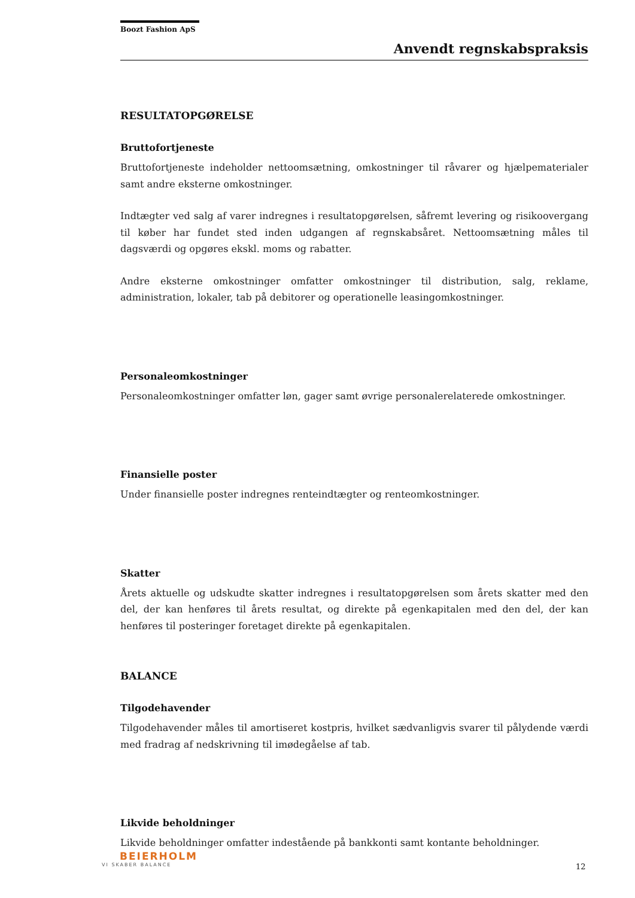Boozt Fashion ApS
Anvendt regnskabspraksis
RESULTATOPGØRELSE
Bruttofortjeneste
Bruttofortjeneste indeholder nettoomsætning, omkostninger til råvarer og hjælpematerialer samt andre eksterne omkostninger.
Indtægter ved salg af varer indregnes i resultatopgørelsen, såfremt levering og risikoovergang til køber har fundet sted inden udgangen af regnskabsåret. Nettoomsætning måles til dagsværdi og opgøres ekskl. moms og rabatter.
Andre eksterne omkostninger omfatter omkostninger til distribution, salg, reklame, administration, lokaler, tab på debitorer og operationelle leasingomkostninger.
Personaleomkostninger
Personaleomkostninger omfatter løn, gager samt øvrige personalerelaterede omkostninger.
Finansielle poster
Under finansielle poster indregnes renteindtægter og renteomkostninger.
Skatter
Årets aktuelle og udskudte skatter indregnes i resultatopgørelsen som årets skatter med den del, der kan henføres til årets resultat, og direkte på egenkapitalen med den del, der kan henføres til posteringer foretaget direkte på egenkapitalen.
BALANCE
Tilgodehavender
Tilgodehavender måles til amortiseret kostpris, hvilket sædvanligvis svarer til pålydende værdi med fradrag af nedskrivning til imødegåelse af tab.
Likvide beholdninger
Likvide beholdninger omfatter indestående på bankkonti samt kontante beholdninger.
BEIERHOLM
VI SKABER BALANCE
12